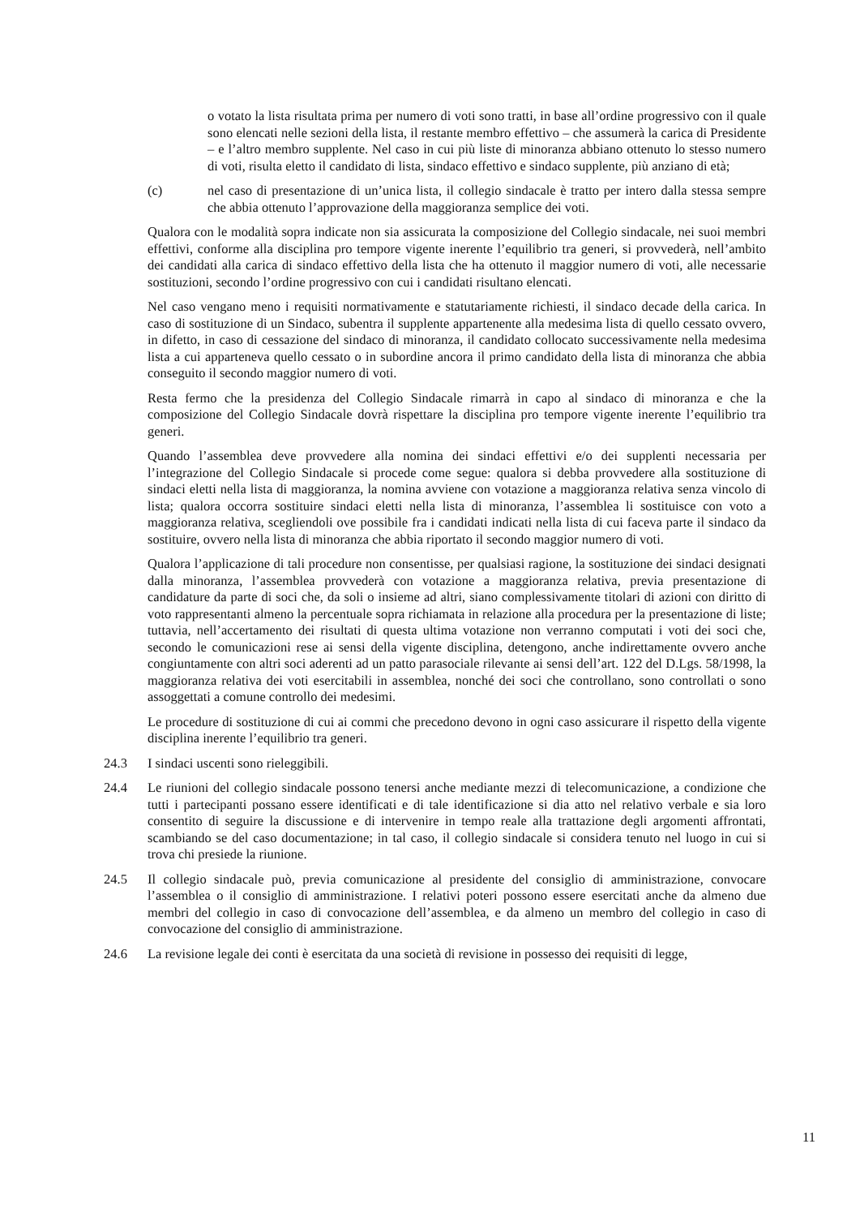o votato la lista risultata prima per numero di voti sono tratti, in base all’ordine progressivo con il quale sono elencati nelle sezioni della lista, il restante membro effettivo – che assumerà la carica di Presidente – e l’altro membro supplente. Nel caso in cui più liste di minoranza abbiano ottenuto lo stesso numero di voti, risulta eletto il candidato di lista, sindaco effettivo e sindaco supplente, più anziano di età;
(c) nel caso di presentazione di un’unica lista, il collegio sindacale è tratto per intero dalla stessa sempre che abbia ottenuto l’approvazione della maggioranza semplice dei voti.
Qualora con le modalità sopra indicate non sia assicurata la composizione del Collegio sindacale, nei suoi membri effettivi, conforme alla disciplina pro tempore vigente inerente l’equilibrio tra generi, si provvederà, nell’ambito dei candidati alla carica di sindaco effettivo della lista che ha ottenuto il maggior numero di voti, alle necessarie sostituzioni, secondo l’ordine progressivo con cui i candidati risultano elencati.
Nel caso vengano meno i requisiti normativamente e statutariamente richiesti, il sindaco decade della carica. In caso di sostituzione di un Sindaco, subentra il supplente appartenente alla medesima lista di quello cessato ovvero, in difetto, in caso di cessazione del sindaco di minoranza, il candidato collocato successivamente nella medesima lista a cui apparteneva quello cessato o in subordine ancora il primo candidato della lista di minoranza che abbia conseguito il secondo maggior numero di voti.
Resta fermo che la presidenza del Collegio Sindacale rimarrà in capo al sindaco di minoranza e che la composizione del Collegio Sindacale dovrà rispettare la disciplina pro tempore vigente inerente l’equilibrio tra generi.
Quando l’assemblea deve provvedere alla nomina dei sindaci effettivi e/o dei supplenti necessaria per l’integrazione del Collegio Sindacale si procede come segue: qualora si debba provvedere alla sostituzione di sindaci eletti nella lista di maggioranza, la nomina avviene con votazione a maggioranza relativa senza vincolo di lista; qualora occorra sostituire sindaci eletti nella lista di minoranza, l’assemblea li sostituisce con voto a maggioranza relativa, scegliendoli ove possibile fra i candidati indicati nella lista di cui faceva parte il sindaco da sostituire, ovvero nella lista di minoranza che abbia riportato il secondo maggior numero di voti.
Qualora l’applicazione di tali procedure non consentisse, per qualsiasi ragione, la sostituzione dei sindaci designati dalla minoranza, l’assemblea provvederà con votazione a maggioranza relativa, previa presentazione di candidature da parte di soci che, da soli o insieme ad altri, siano complessivamente titolari di azioni con diritto di voto rappresentanti almeno la percentuale sopra richiamata in relazione alla procedura per la presentazione di liste; tuttavia, nell’accertamento dei risultati di questa ultima votazione non verranno computati i voti dei soci che, secondo le comunicazioni rese ai sensi della vigente disciplina, detengono, anche indirettamente ovvero anche congiuntamente con altri soci aderenti ad un patto parasociale rilevante ai sensi dell’art. 122 del D.Lgs. 58/1998, la maggioranza relativa dei voti esercitabili in assemblea, nonché dei soci che controllano, sono controllati o sono assoggettati a comune controllo dei medesimi.
Le procedure di sostituzione di cui ai commi che precedono devono in ogni caso assicurare il rispetto della vigente disciplina inerente l’equilibrio tra generi.
24.3 I sindaci uscenti sono rieleggibili.
24.4 Le riunioni del collegio sindacale possono tenersi anche mediante mezzi di telecomunicazione, a condizione che tutti i partecipanti possano essere identificati e di tale identificazione si dia atto nel relativo verbale e sia loro consentito di seguire la discussione e di intervenire in tempo reale alla trattazione degli argomenti affrontati, scambiando se del caso documentazione; in tal caso, il collegio sindacale si considera tenuto nel luogo in cui si trova chi presiede la riunione.
24.5 Il collegio sindacale può, previa comunicazione al presidente del consiglio di amministrazione, convocare l’assemblea o il consiglio di amministrazione. I relativi poteri possono essere esercitati anche da almeno due membri del collegio in caso di convocazione dell’assemblea, e da almeno un membro del collegio in caso di convocazione del consiglio di amministrazione.
24.6 La revisione legale dei conti è esercitata da una società di revisione in possesso dei requisiti di legge,
11